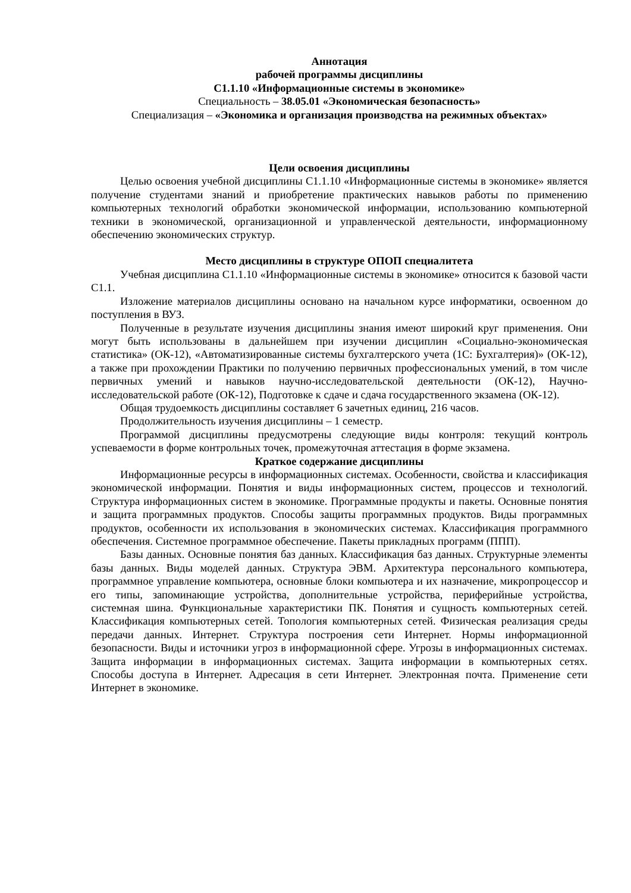Аннотация
рабочей программы дисциплины
С1.1.10 «Информационные системы в экономике»
Специальность – 38.05.01 «Экономическая безопасность»
Специализация – «Экономика и организация производства на режимных объектах»
Цели освоения дисциплины
Целью освоения учебной дисциплины С1.1.10 «Информационные системы в экономике» является получение студентами знаний и приобретение практических навыков работы по применению компьютерных технологий обработки экономической информации, использованию компьютерной техники в экономической, организационной и управленческой деятельности, информационному обеспечению экономических структур.
Место дисциплины в структуре ОПОП специалитета
Учебная дисциплина С1.1.10 «Информационные системы в экономике» относится к базовой части С1.1.
Изложение материалов дисциплины основано на начальном курсе информатики, освоенном до поступления в ВУЗ.
Полученные в результате изучения дисциплины знания имеют широкий круг применения. Они могут быть использованы в дальнейшем при изучении дисциплин «Социально-экономическая статистика» (ОК-12), «Автоматизированные системы бухгалтерского учета (1С: Бухгалтерия)» (ОК-12), а также при прохождении Практики по получению первичных профессиональных умений, в том числе первичных умений и навыков научно-исследовательской деятельности (ОК-12), Научно-исследовательской работе (ОК-12), Подготовке к сдаче и сдача государственного экзамена (ОК-12).
Общая трудоемкость дисциплины составляет 6 зачетных единиц, 216 часов.
Продолжительность изучения дисциплины – 1 семестр.
Программой дисциплины предусмотрены следующие виды контроля: текущий контроль успеваемости в форме контрольных точек, промежуточная аттестация в форме экзамена.
Краткое содержание дисциплины
Информационные ресурсы в информационных системах. Особенности, свойства и классификация экономической информации. Понятия и виды информационных систем, процессов и технологий. Структура информационных систем в экономике. Программные продукты и пакеты. Основные понятия и защита программных продуктов. Способы защиты программных продуктов. Виды программных продуктов, особенности их использования в экономических системах. Классификация программного обеспечения. Системное программное обеспечение. Пакеты прикладных программ (ППП).
Базы данных. Основные понятия баз данных. Классификация баз данных. Структурные элементы базы данных. Виды моделей данных. Структура ЭВМ. Архитектура персонального компьютера, программное управление компьютера, основные блоки компьютера и их назначение, микропроцессор и его типы, запоминающие устройства, дополнительные устройства, периферийные устройства, системная шина. Функциональные характеристики ПК. Понятия и сущность компьютерных сетей. Классификация компьютерных сетей. Топология компьютерных сетей. Физическая реализация среды передачи данных. Интернет. Структура построения сети Интернет. Нормы информационной безопасности. Виды и источники угроз в информационной сфере. Угрозы в информационных системах. Защита информации в информационных системах. Защита информации в компьютерных сетях. Способы доступа в Интернет. Адресация в сети Интернет. Электронная почта. Применение сети Интернет в экономике.